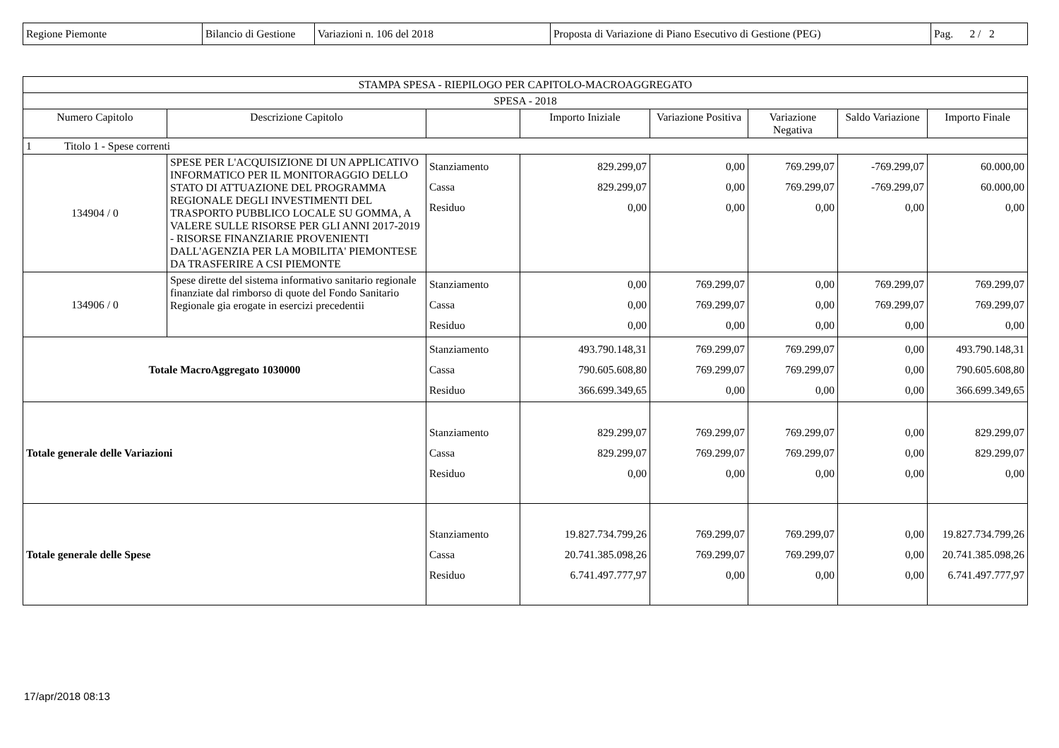| Regione Piemonte | Bilancio di Gestione | Variazioni n. 106 del 2018 | Proposta di Variazione di Piano Esecutivo di Gestione (PEG) | Pag. 2 / 2 |
| STAMPA SPESA - RIEPILOGO PER CAPITOLO-MACROAGGREGATO | | | | | | | |
| --- | --- | --- | --- | --- | --- | --- | --- |
| SPESA - 2018 | | | | | | | |
| Numero Capitolo | Descrizione Capitolo | | Importo Iniziale | Variazione Positiva | Variazione Negativa | Saldo Variazione | Importo Finale |
| 1 Titolo 1 - Spese correnti | | | | | | | |
| 134904 / 0 | SPESE PER L'ACQUISIZIONE DI UN APPLICATIVO INFORMATICO PER IL MONITORAGGIO DELLO STATO DI ATTUAZIONE DEL PROGRAMMA REGIONALE DEGLI INVESTIMENTI DEL TRASPORTO PUBBLICO LOCALE SU GOMMA, A VALERE SULLE RISORSE PER GLI ANNI 2017-2019 - RISORSE FINANZIARIE PROVENIENTI DALL'AGENZIA PER LA MOBILITA' PIEMONTESE DA TRASFERIRE A CSI PIEMONTE | Stanziamento Cassa Residuo | 829.299,07 829.299,07 0,00 | 0,00 0,00 0,00 | 769.299,07 769.299,07 0,00 | -769.299,07 -769.299,07 0,00 | 60.000,00 60.000,00 0,00 |
| 134906 / 0 | Spese dirette del sistema informativo sanitario regionale finanziate dal rimborso di quote del Fondo Sanitario Regionale gia erogate in esercizi precedentii | Stanziamento Cassa Residuo | 0,00 0,00 0,00 | 769.299,07 769.299,07 0,00 | 0,00 0,00 0,00 | 769.299,07 769.299,07 0,00 | 769.299,07 769.299,07 0,00 |
| Totale MacroAggregato 1030000 | | Stanziamento Cassa Residuo | 493.790.148,31 790.605.608,80 366.699.349,65 | 769.299,07 769.299,07 0,00 | 769.299,07 769.299,07 0,00 | 0,00 0,00 0,00 | 493.790.148,31 790.605.608,80 366.699.349,65 |
| Totale generale delle Variazioni | | Stanziamento Cassa Residuo | 829.299,07 829.299,07 0,00 | 769.299,07 769.299,07 0,00 | 769.299,07 769.299,07 0,00 | 0,00 0,00 0,00 | 829.299,07 829.299,07 0,00 |
| Totale generale delle Spese | | Stanziamento Cassa Residuo | 19.827.734.799,26 20.741.385.098,26 6.741.497.777,97 | 769.299,07 769.299,07 0,00 | 769.299,07 769.299,07 0,00 | 0,00 0,00 0,00 | 19.827.734.799,26 20.741.385.098,26 6.741.497.777,97 |
17/apr/2018 08:13